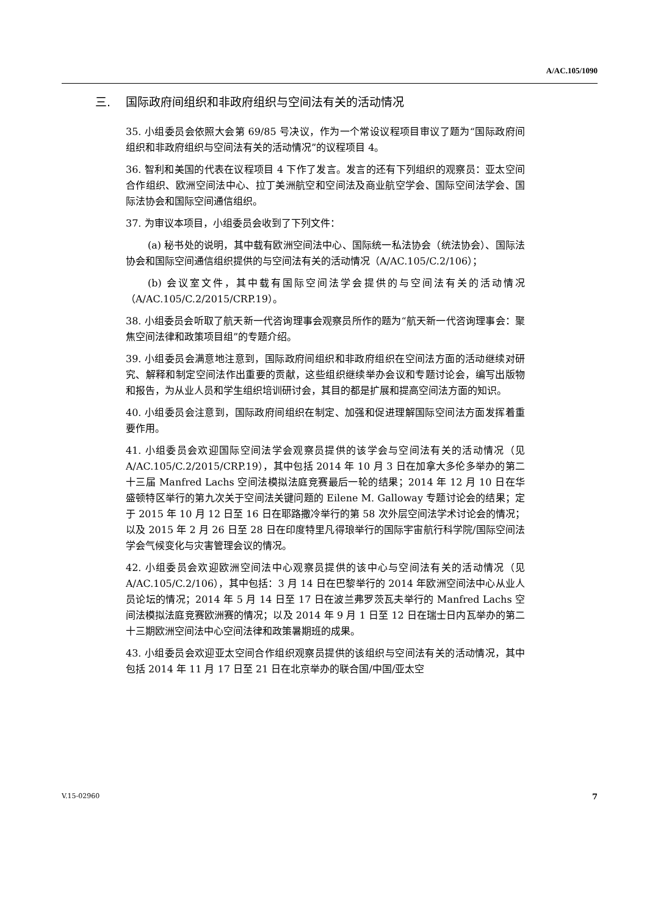A/AC.105/1090
三. 国际政府间组织和非政府组织与空间法有关的活动情况
35. 小组委员会依照大会第 69/85 号决议，作为一个常设议程项目审议了题为“国际政府间组织和非政府组织与空间法有关的活动情况”的议程项目 4。
36. 智利和美国的代表在议程项目 4 下作了发言。发言的还有下列组织的观察员：亚太空间合作组织、欧洲空间法中心、拉丁美洲航空和空间法及商业航空学会、国际空间法学会、国际法协会和国际空间通信组织。
37. 为审议本项目，小组委员会收到了下列文件：
(a) 秘书处的说明，其中载有欧洲空间法中心、国际统一私法协会（统法协会）、国际法协会和国际空间通信组织提供的与空间法有关的活动情况（A/AC.105/C.2/106）；
(b) 会议室文件，其中载有国际空间法学会提供的与空间法有关的活动情况（A/AC.105/C.2/2015/CRP.19）。
38. 小组委员会听取了航天新一代咨询理事会观察员所作的题为“航天新一代咨询理事会：聚焦空间法律和政策项目组”的专题介绍。
39. 小组委员会满意地注意到，国际政府间组织和非政府组织在空间法方面的活动继续对研究、解释和制定空间法作出重要的贡献，这些组织继续举办会议和专题讨论会，编写出版物和报告，为从业人员和学生组织培训研讨会，其目的都是扩展和提高空间法方面的知识。
40. 小组委员会注意到，国际政府间组织在制定、加强和促进理解国际空间法方面发挥着重要作用。
41. 小组委员会欢迎国际空间法学会观察员提供的该学会与空间法有关的活动情况（见 A/AC.105/C.2/2015/CRP.19），其中包括 2014 年 10 月 3 日在加拿大多伦多举办的第二十三届 Manfred Lachs 空间法模拟法庭竞赛最后一轮的结果；2014 年 12 月 10 日在华盛顿特区举行的第九次关于空间法关键问题的 Eilene M. Galloway 专题讨论会的结果；定于 2015 年 10 月 12 日至 16 日在耶路撒冷举行的第 58 次外层空间法学术讨论会的情况；以及 2015 年 2 月 26 日至 28 日在印度特里凡得琅举行的国际宇宙航行科学院/国际空间法学会气候变化与灾害管理会议的情况。
42. 小组委员会欢迎欧洲空间法中心观察员提供的该中心与空间法有关的活动情况（见 A/AC.105/C.2/106），其中包括：3 月 14 日在巴黎举行的 2014 年欧洲空间法中心从业人员论坛的情况；2014 年 5 月 14 日至 17 日在波兰弗罗茨瓦夫举行的 Manfred Lachs 空间法模拟法庭竞赛欧洲赛的情况；以及 2014 年 9 月 1 日至 12 日在瑞士日内瓦举办的第二十三期欧洲空间法中心空间法律和政策暑期班的成果。
43. 小组委员会欢迎亚太空间合作组织观察员提供的该组织与空间法有关的活动情况，其中包括 2014 年 11 月 17 日至 21 日在北京举办的联合国/中国/亚太空
V.15-02960 7